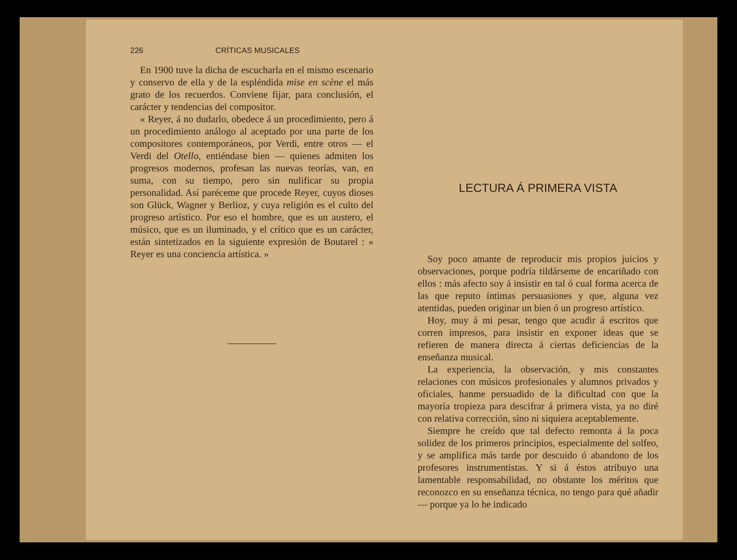226 CRÍTICAS MUSICALES
En 1900 tuve la dicha de escucharla en el mismo escenario y conservo de ella y de la espléndida mise en scène el más grato de los recuerdos. Conviene fijar, para conclusión, el carácter y tendencias del compositor.
« Reyer, á no dudarlo, obedece á un procedimiento, pero á un procedimiento análogo al aceptado por una parte de los compositores contemporáneos, por Verdi, entre otros — el Verdi del Otello, entiéndase bien — quienes admiten los progresos modernos, profesan las nuevas teorías, van, en suma, con su tiempo, pero sin nulificar su propia personalidad. Así paréceme que procede Reyer, cuyos dioses son Glück, Wagner y Berlioz, y cuya religión es el culto del progreso artístico. Por eso el hombre, que es un austero, el músico, que es un iluminado, y el crítico que es un carácter, están sintetizados en la siguiente expresión de Boutarel : « Reyer es una conciencia artística. »
LECTURA Á PRIMERA VISTA
Soy poco amante de reproducir mis propios juicios y observaciones, porque podría tildárseme de encariñado con ellos : más afecto soy á insistir en tal ó cual forma acerca de las que reputo íntimas persuasiones y que, alguna vez atentidas, pueden originar un bien ó un progreso artístico.
Hoy, muy á mi pesar, tengo que acudir á escritos que corren impresos, para insistir en exponer ideas que se refieren de manera directa á ciertas deficiencias de la enseñanza musical.
La experiencia, la observación, y mis constantes relaciones con músicos profesionales y alumnos privados y oficiales, hanme persuadido de la dificultad con que la mayoría tropieza para descifrar á primera vista, ya no diré con relativa corrección, sino ni siquiera aceptablemente.
Siempre he creído que tal defecto remonta á la poca solidez de los primeros principios, especialmente del solfeo, y se amplifica más tarde por descuido ó abandono de los profesores instrumentistas. Y si á éstos atribuyo una lamentable responsabilidad, no obstante los méritos que reconozco en su enseñanza técnica, no tengo para qué añadir — porque ya lo he indicado